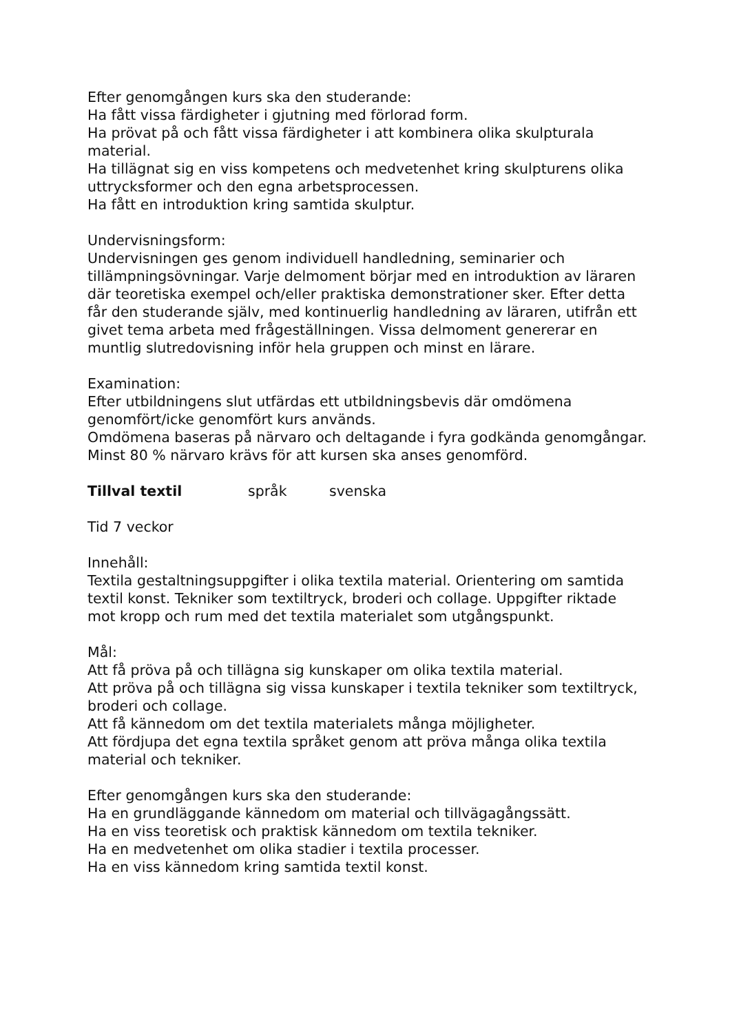Efter genomgången kurs ska den studerande:
Ha fått vissa färdigheter i gjutning med förlorad form.
Ha prövat på och fått vissa färdigheter i att kombinera olika skulpturala material.
Ha tillägnat sig en viss kompetens och medvetenhet kring skulpturens olika uttrycksformer och den egna arbetsprocessen.
Ha fått en introduktion kring samtida skulptur.
Undervisningsform:
Undervisningen ges genom individuell handledning, seminarier och tillämpningsövningar. Varje delmoment börjar med en introduktion av läraren där teoretiska exempel och/eller praktiska demonstrationer sker. Efter detta får den studerande själv, med kontinuerlig handledning av läraren, utifrån ett givet tema arbeta med frågeställningen. Vissa delmoment genererar en muntlig slutredovisning inför hela gruppen och minst en lärare.
Examination:
Efter utbildningens slut utfärdas ett utbildningsbevis där omdömena genomfört/icke genomfört kurs används.
Omdömena baseras på närvaro och deltagande i fyra godkända genomgångar. Minst 80 % närvaro krävs för att kursen ska anses genomförd.
Tillval textil språk svenska
Tid 7 veckor
Innehåll:
Textila gestaltningsuppgifter i olika textila material. Orientering om samtida textil konst. Tekniker som textiltryck, broderi och collage. Uppgifter riktade mot kropp och rum med det textila materialet som utgångspunkt.
Mål:
Att få pröva på och tillägna sig kunskaper om olika textila material.
Att pröva på och tillägna sig vissa kunskaper i textila tekniker som textiltryck, broderi och collage.
Att få kännedom om det textila materialets många möjligheter.
Att fördjupa det egna textila språket genom att pröva många olika textila material och tekniker.
Efter genomgången kurs ska den studerande:
Ha en grundläggande kännedom om material och tillvägagångssätt.
Ha en viss teoretisk och praktisk kännedom om textila tekniker.
Ha en medvetenhet om olika stadier i textila processer.
Ha en viss kännedom kring samtida textil konst.